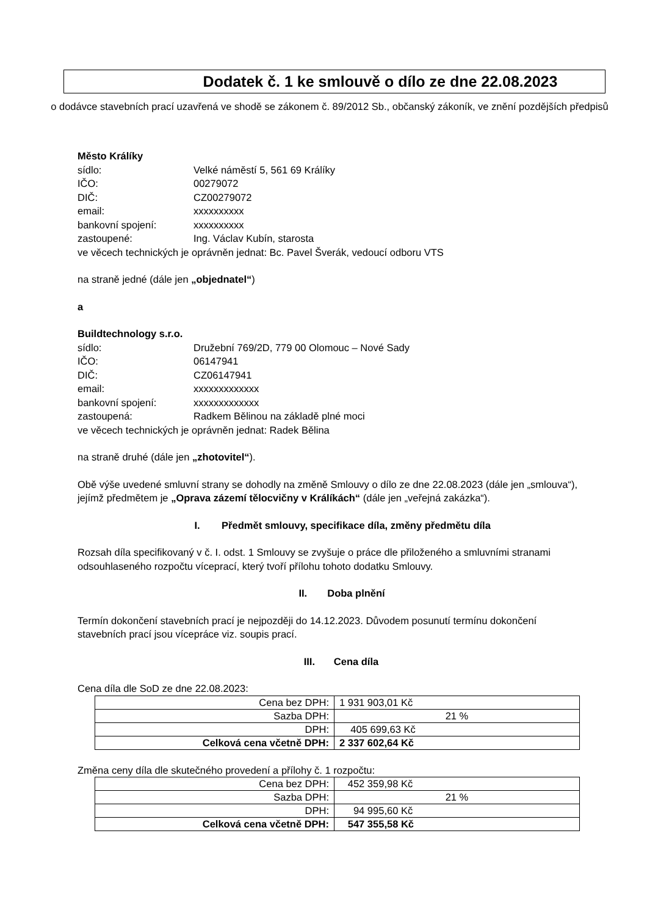Dodatek č. 1 ke smlouvě o dílo ze dne 22.08.2023
o dodávce stavebních prací uzavřená ve shodě se zákonem č. 89/2012 Sb., občanský zákoník, ve znění pozdějších předpisů
Město Králíky
sídlo: Velké náměstí 5, 561 69 Králíky
IČO: 00279072
DIČ: CZ00279072
email: xxxxxxxxxx
bankovní spojení: xxxxxxxxxx
zastoupené: Ing. Václav Kubín, starosta
ve věcech technických je oprávněn jednat: Bc. Pavel Šverák, vedoucí odboru VTS
na straně jedné (dále jen „objednatel“)
a
Buildtechnology s.r.o.
sídlo: Družební 769/2D, 779 00 Olomouc – Nové Sady
IČO: 06147941
DIČ: CZ06147941
email: xxxxxxxxxxxxx
bankovní spojení: xxxxxxxxxxxxx
zastoupená: Radkem Bělinou na základě plné moci
ve věcech technických je oprávněn jednat: Radek Bělina
na straně druhé (dále jen „zhotovitel“).
Obě výše uvedené smluvní strany se dohodly na změně Smlouvy o dílo ze dne 22.08.2023 (dále jen „smlouva“), jejímž předmětem je „Oprava zázemí tělocvičny v Králíkách“ (dále jen „veřejná zakázka“).
I. Předmět smlouvy, specifikace díla, změny předmětu díla
Rozsah díla specifikovaný v č. I. odst. 1 Smlouvy se zvyšuje o práce dle přiloženého a smluvními stranami odsouhlaseného rozpočtu víceprací, který tvoří přílohu tohoto dodatku Smlouvy.
II. Doba plnění
Termín dokončení stavebních prací je nejpozději do 14.12.2023. Důvodem posunutí termínu dokončení stavebních prací jsou vícepráce viz. soupis prací.
III. Cena díla
Cena díla dle SoD ze dne 22.08.2023:
| Cena bez DPH: | 1 931 903,01 Kč |
| Sazba DPH: | 21 % |
| DPH: | 405 699,63 Kč |
| Celková cena včetně DPH: | 2 337 602,64 Kč |
Změna ceny díla dle skutečného provedení a přílohy č. 1 rozpočtu:
| Cena bez DPH: | 452 359,98 Kč |
| Sazba DPH: | 21 % |
| DPH: | 94 995,60 Kč |
| Celková cena včetně DPH: | 547 355,58 Kč |